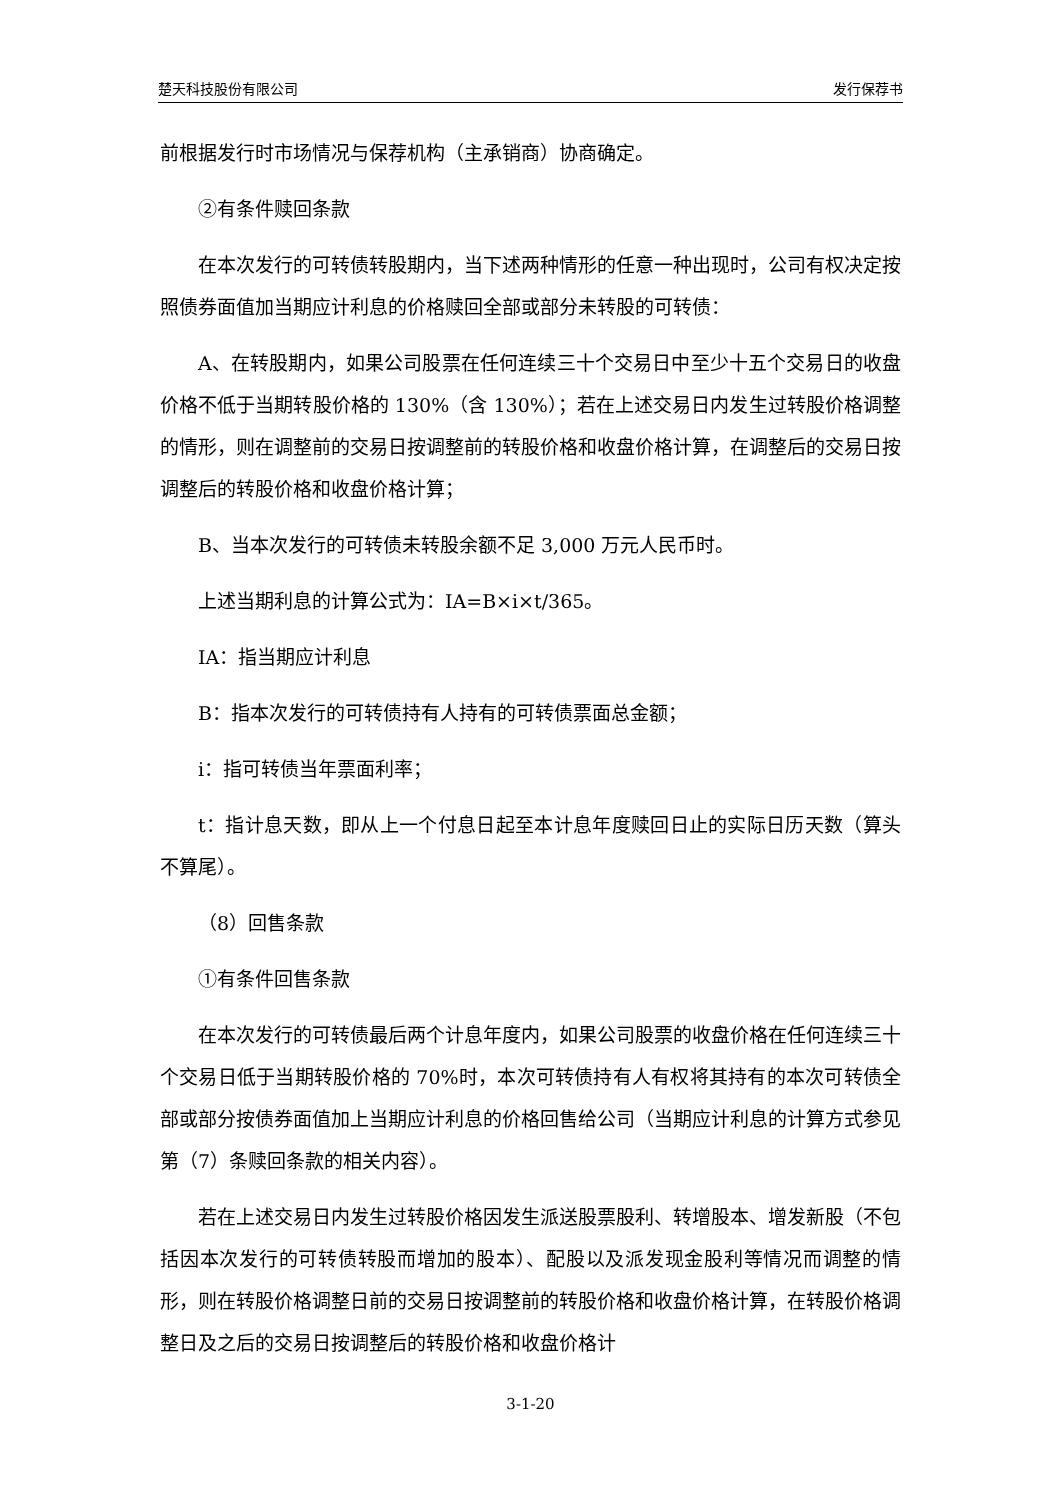楚天科技股份有限公司 发行保荐书
前根据发行时市场情况与保荐机构（主承销商）协商确定。
②有条件赎回条款
在本次发行的可转债转股期内，当下述两种情形的任意一种出现时，公司有权决定按照债券面值加当期应计利息的价格赎回全部或部分未转股的可转债：
A、在转股期内，如果公司股票在任何连续三十个交易日中至少十五个交易日的收盘价格不低于当期转股价格的 130%（含 130%）；若在上述交易日内发生过转股价格调整的情形，则在调整前的交易日按调整前的转股价格和收盘价格计算，在调整后的交易日按调整后的转股价格和收盘价格计算；
B、当本次发行的可转债未转股余额不足 3,000 万元人民币时。
上述当期利息的计算公式为：IA=B×i×t/365。
IA：指当期应计利息
B：指本次发行的可转债持有人持有的可转债票面总金额；
i：指可转债当年票面利率；
t：指计息天数，即从上一个付息日起至本计息年度赎回日止的实际日历天数（算头不算尾）。
（8）回售条款
①有条件回售条款
在本次发行的可转债最后两个计息年度内，如果公司股票的收盘价格在任何连续三十个交易日低于当期转股价格的 70%时，本次可转债持有人有权将其持有的本次可转债全部或部分按债券面值加上当期应计利息的价格回售给公司（当期应计利息的计算方式参见第（7）条赎回条款的相关内容）。
若在上述交易日内发生过转股价格因发生派送股票股利、转增股本、增发新股（不包括因本次发行的可转债转股而增加的股本）、配股以及派发现金股利等情况而调整的情形，则在转股价格调整日前的交易日按调整前的转股价格和收盘价格计算，在转股价格调整日及之后的交易日按调整后的转股价格和收盘价格计
3-1-20